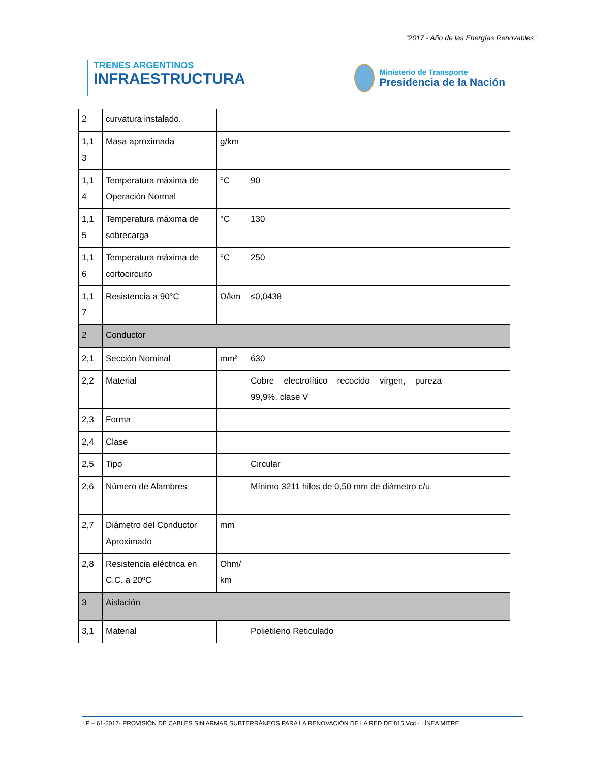“2017 - Año de las Energías Renovables”
TRENES ARGENTINOS
INFRAESTRUCTURA
Ministerio de Transporte
Presidencia de la Nación
| 2 | curvatura instalado. | | | |
| 1,1 3 | Masa aproximada | g/km | | |
| 1,1 4 | Temperatura máxima de Operación Normal | °C | 90 | |
| 1,1 5 | Temperatura máxima de sobrecarga | °C | 130 | |
| 1,1 6 | Temperatura máxima de cortocircuito | °C | 250 | |
| 1,1 7 | Resistencia a 90°C | Ω/km | ≤0,0438 | |
| 2 | Conductor | | | |
| 2,1 | Sección Nominal | mm² | 630 | |
| 2,2 | Material | | Cobre electrolítico recocido virgen, pureza 99,9%, clase V | |
| 2,3 | Forma | | | |
| 2,4 | Clase | | | |
| 2,5 | Tipo | | Circular | |
| 2,6 | Número de Alambres | | Mínimo 3211 hilos de 0,50 mm de diámetro c/u | |
| 2,7 | Diámetro del Conductor Aproximado | mm | | |
| 2,8 | Resistencia eléctrica en C.C. a 20ºC | Ohm/ km | | |
| 3 | Aislación | | | |
| 3,1 | Material | | Polietileno Reticulado | |
LP – 61-2017- PROVISIÓN DE CABLES SIN ARMAR SUBTERRÁNEOS PARA LA RENOVACIÓN DE LA RED DE 815 Vcc - LÍNEA MITRE